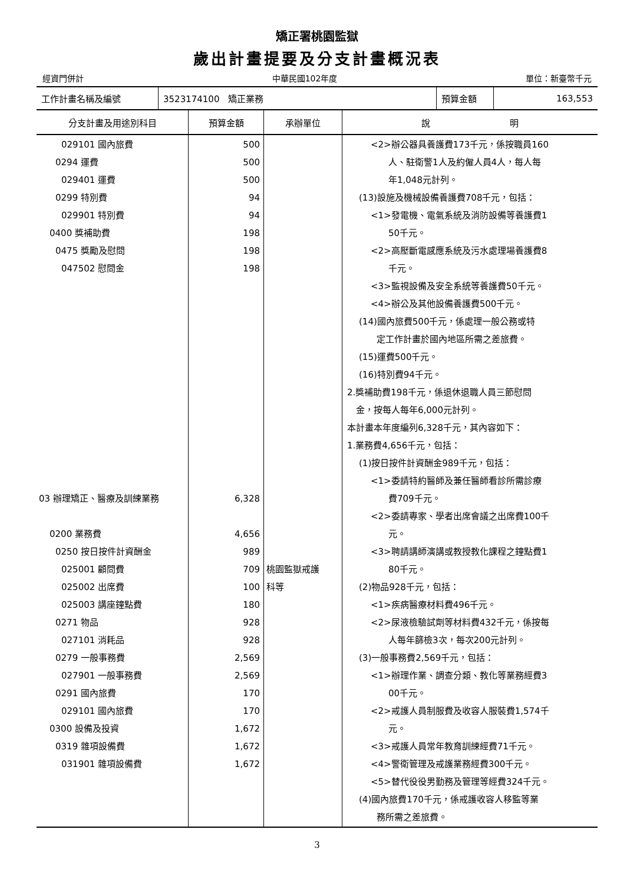矯正署桃園監獄
歲出計畫提要及分支計畫概況表
經資門併計 中華民國102年度 單位：新臺幣千元
| 工作計畫名稱及編號 | 3523174100 矯正業務 | 預算金額 | 163,553 |
| 分支計畫及用途別科目 | 預算金額 | 承辦單位 | 說 明 |
| --- | --- | --- | --- |
| 029101 國內旅費 0294 運費 029401 運費 0299 特別費 029901 特別費 0400 獎補助費 0475 獎勵及慰問 047502 慰問金 03 辦理矯正、醫療及訓練業務 0200 業務費 0250 按日按件計資酬金 025001 顧問費 025002 出席費 025003 講座鐘點費 0271 物品 027101 消耗品 0279 一般事務費 027901 一般事務費 0291 國內旅費 029101 國內旅費 0300 設備及投資 0319 雜項設備費 031901 雜項設備費 | 500 500 500 94 94 198 198 198 6,328 4,656 989 709 100 180 928 928 2,569 2,569 170 170 1,672 1,672 1,672 | 桃園監獄戒護 科等 | <2>辦公器具養護費173千元，係按職員160 人、駐衛警1人及約僱人員4人，每人每 年1,048元計列。 (13)設施及機械設備養護費708千元，包括： <1>發電機、電氣系統及消防設備等養護費1 50千元。 <2>高壓斷電感應系統及污水處理場養護費8 千元。 <3>監視設備及安全系統等養護費50千元。 <4>辦公及其他設備養護費500千元。 (14)國內旅費500千元，係處理一般公務或特 定工作計畫於國內地區所需之差旅費。 (15)運費500千元。 (16)特別費94千元。 2.獎補助費198千元，係退休退職人員三節慰問 金，按每人每年6,000元計列。 本計畫本年度編列6,328千元，其內容如下： 1.業務費4,656千元，包括： (1)按日按件計資酬金989千元，包括： <1>委請特約醫師及兼任醫師看診所需診療 費709千元。 <2>委請專家、學者出席會議之出席費100千 元。 <3>聘請講師演講或教授教化課程之鐘點費1 80千元。 (2)物品928千元，包括： <1>疾病醫療材料費496千元。 <2>尿液檢驗試劑等材料費432千元，係按每 人每年篩檢3次，每次200元計列。 (3)一般事務費2,569千元，包括： <1>辦理作業、調查分類、教化等業務經費3 00千元。 <2>戒護人員制服費及收容人服裝費1,574千 元。 <3>戒護人員常年教育訓練經費71千元。 <4>警衛管理及戒護業務經費300千元。 <5>替代役役男勤務及管理等經費324千元。 (4)國內旅費170千元，係戒護收容人移監等業 務所需之差旅費。 |
3